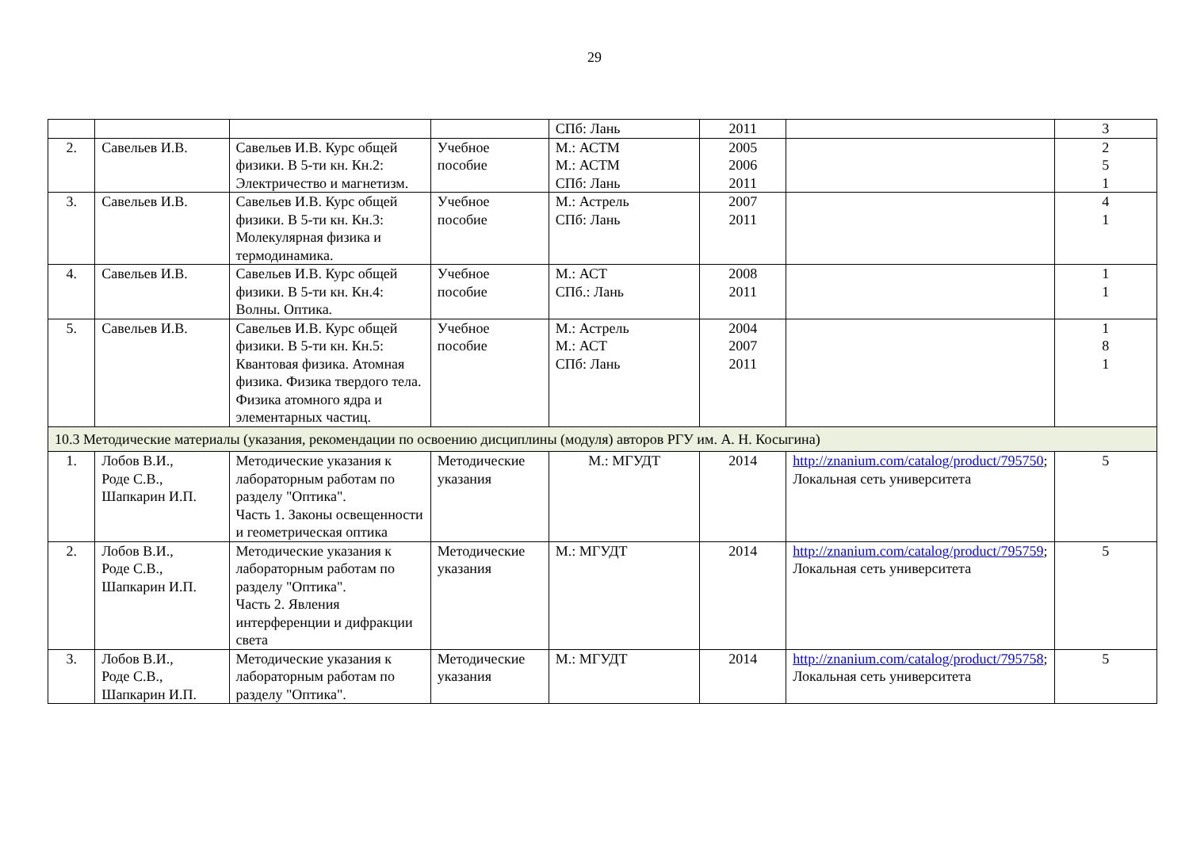29
| | | | | СПб: Лань | 2011 | | 3 |
| 2. | Савельев И.В. | Савельев И.В. Курс общей физики. В 5-ти кн. Кн.2: Электричество и магнетизм. | Учебное пособие | М.: АСТМ М.: АСТМ СПб: Лань | 2005 2006 2011 | | 2 5 1 |
| 3. | Савельев И.В. | Савельев И.В. Курс общей физики. В 5-ти кн. Кн.3: Молекулярная физика и термодинамика. | Учебное пособие | М.: Астрель СПб: Лань | 2007 2011 | | 4 1 |
| 4. | Савельев И.В. | Савельев И.В. Курс общей физики. В 5-ти кн. Кн.4: Волны. Оптика. | Учебное пособие | М.: АСТ СПб.: Лань | 2008 2011 | | 1 1 |
| 5. | Савельев И.В. | Савельев И.В. Курс общей физики. В 5-ти кн. Кн.5: Квантовая физика. Атомная физика. Физика твердого тела. Физика атомного ядра и элементарных частиц. | Учебное пособие | М.: Астрель М.: АСТ СПб: Лань | 2004 2007 2011 | | 1 8 1 |
| 10.3 Методические материалы (указания, рекомендации по освоению дисциплины (модуля) авторов РГУ им. А. Н. Косыгина) | | | | | | | |
| 1. | Лобов В.И., Роде С.В., Шапкарин И.П. | Методические указания к лабораторным работам по разделу "Оптика". Часть 1. Законы освещенности и геометрическая оптика | Методические указания | М.: МГУДТ | 2014 | http://znanium.com/catalog/product/795750 ; Локальная сеть университета | 5 |
| 2. | Лобов В.И., Роде С.В., Шапкарин И.П. | Методические указания к лабораторным работам по разделу "Оптика". Часть 2. Явления интерференции и дифракции света | Методические указания | М.: МГУДТ | 2014 | http://znanium.com/catalog/product/795759 ; Локальная сеть университета | 5 |
| 3. | Лобов В.И., Роде С.В., Шапкарин И.П. | Методические указания к лабораторным работам по разделу "Оптика". | Методические указания | М.: МГУДТ | 2014 | http://znanium.com/catalog/product/795758 ; Локальная сеть университета | 5 |